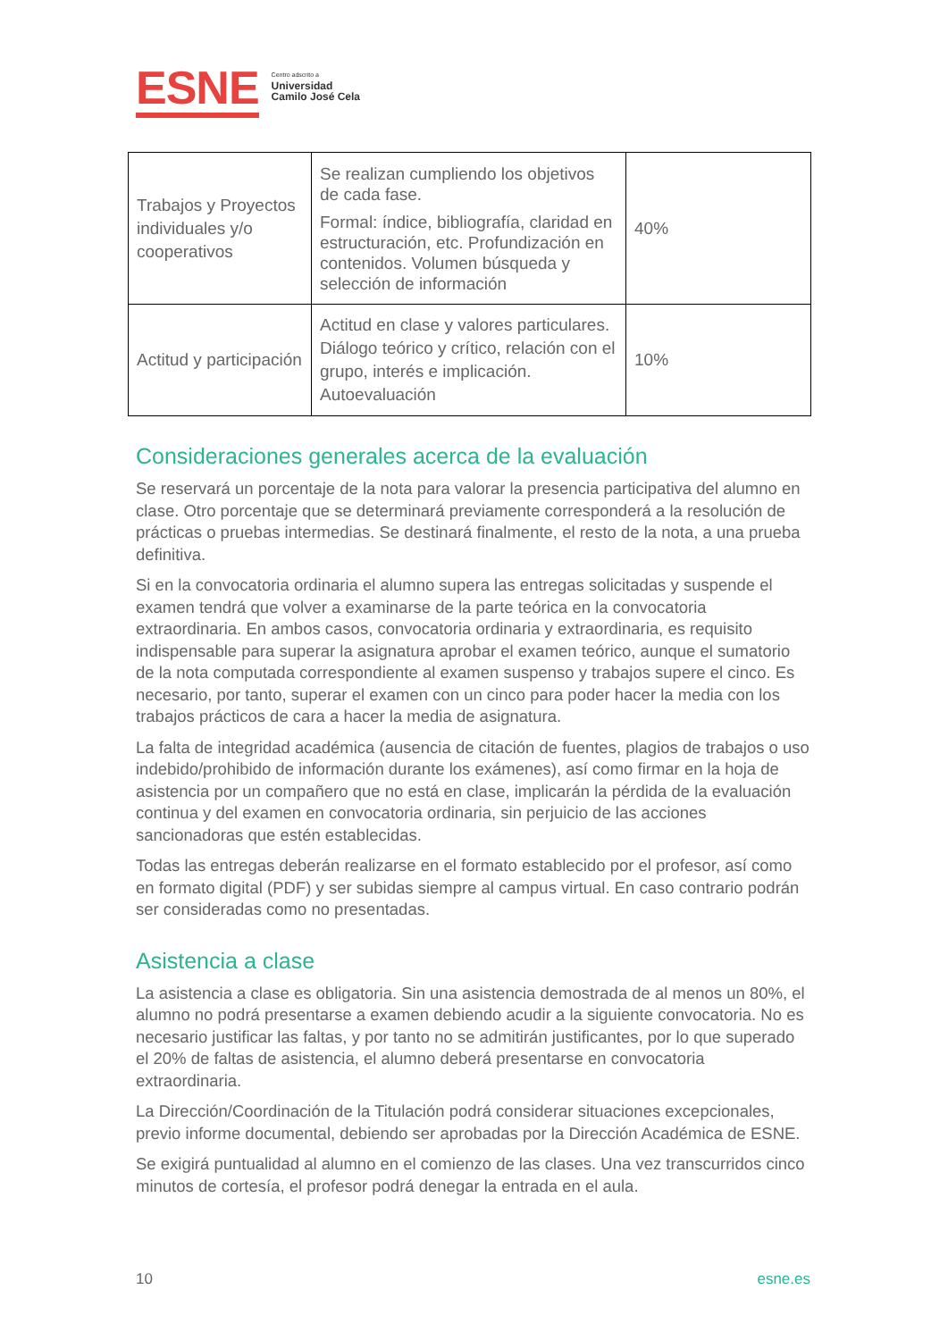ESNE
Centro adscrito a
Universidad
Camilo José Cela
| Trabajos y Proyectos individuales y/o cooperativos | Se realizan cumpliendo los objetivos de cada fase. Formal: índice, bibliografía, claridad en estructuración, etc. Profundización en contenidos. Volumen búsqueda y selección de información | 40% |
| Actitud y participación | Actitud en clase y valores particulares. Diálogo teórico y crítico, relación con el grupo, interés e implicación. Autoevaluación | 10% |
Consideraciones generales acerca de la evaluación
Se reservará un porcentaje de la nota para valorar la presencia participativa del alumno en clase. Otro porcentaje que se determinará previamente corresponderá a la resolución de prácticas o pruebas intermedias. Se destinará finalmente, el resto de la nota, a una prueba definitiva.
Si en la convocatoria ordinaria el alumno supera las entregas solicitadas y suspende el examen tendrá que volver a examinarse de la parte teórica en la convocatoria extraordinaria. En ambos casos, convocatoria ordinaria y extraordinaria, es requisito indispensable para superar la asignatura aprobar el examen teórico, aunque el sumatorio de la nota computada correspondiente al examen suspenso y trabajos supere el cinco. Es necesario, por tanto, superar el examen con un cinco para poder hacer la media con los trabajos prácticos de cara a hacer la media de asignatura.
La falta de integridad académica (ausencia de citación de fuentes, plagios de trabajos o uso indebido/prohibido de información durante los exámenes), así como firmar en la hoja de asistencia por un compañero que no está en clase, implicarán la pérdida de la evaluación continua y del examen en convocatoria ordinaria, sin perjuicio de las acciones sancionadoras que estén establecidas.
Todas las entregas deberán realizarse en el formato establecido por el profesor, así como en formato digital (PDF) y ser subidas siempre al campus virtual. En caso contrario podrán ser consideradas como no presentadas.
Asistencia a clase
La asistencia a clase es obligatoria. Sin una asistencia demostrada de al menos un 80%, el alumno no podrá presentarse a examen debiendo acudir a la siguiente convocatoria. No es necesario justificar las faltas, y por tanto no se admitirán justificantes, por lo que superado el 20% de faltas de asistencia, el alumno deberá presentarse en convocatoria extraordinaria.
La Dirección/Coordinación de la Titulación podrá considerar situaciones excepcionales, previo informe documental, debiendo ser aprobadas por la Dirección Académica de ESNE.
Se exigirá puntualidad al alumno en el comienzo de las clases. Una vez transcurridos cinco minutos de cortesía, el profesor podrá denegar la entrada en el aula.
10 esne.es